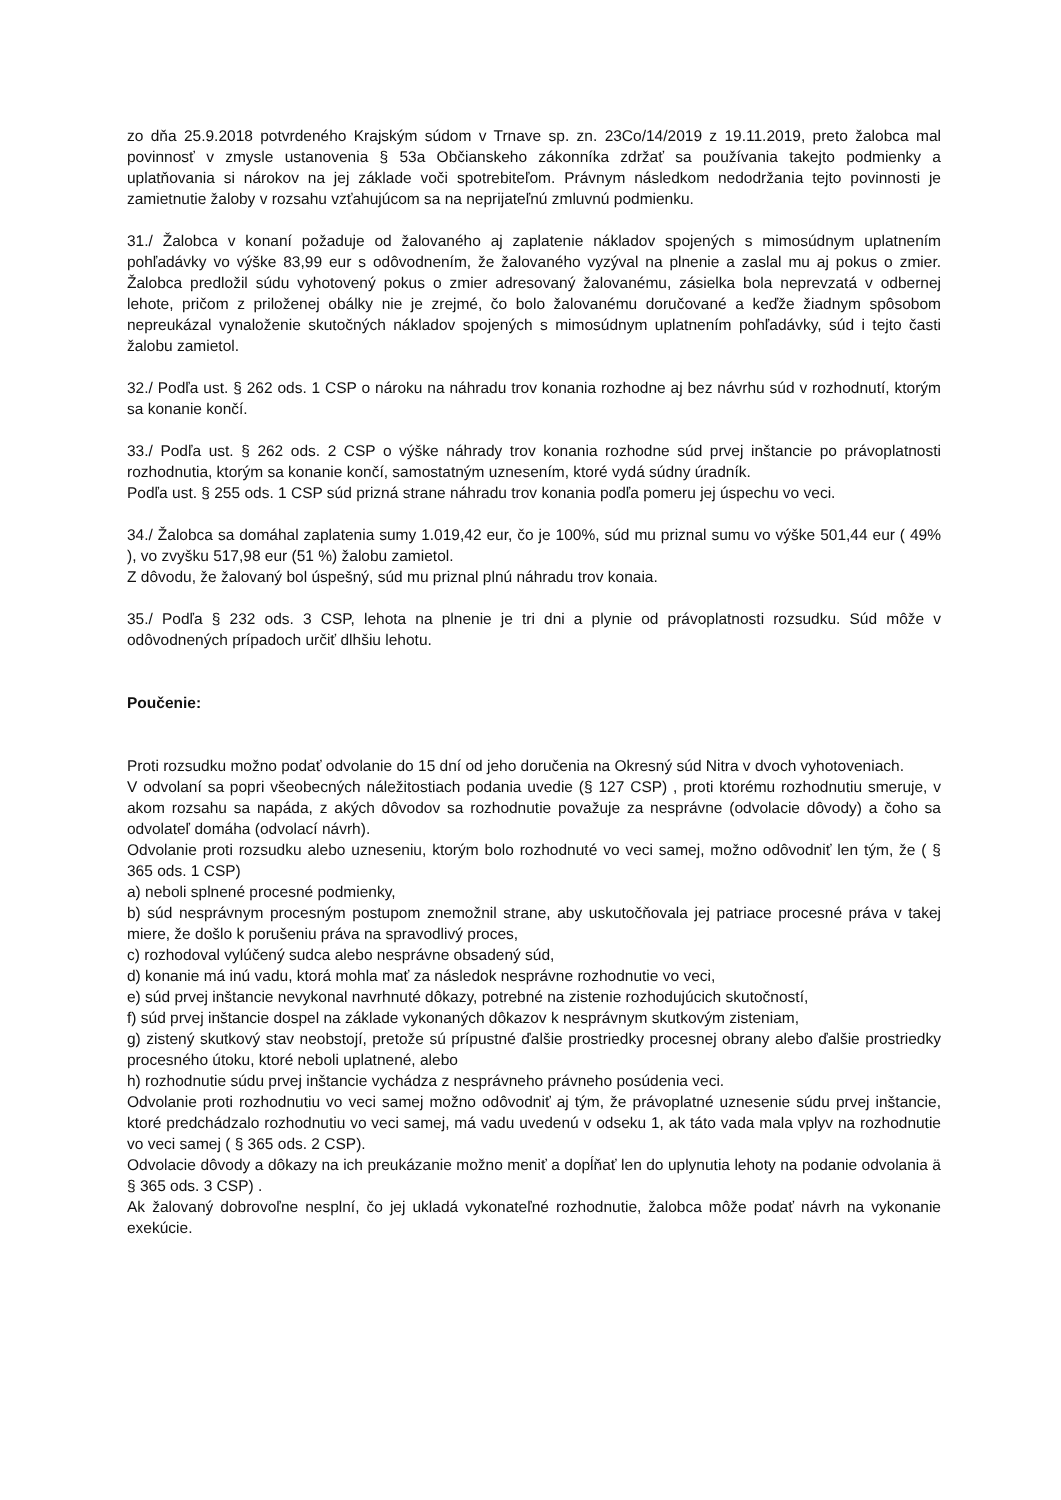zo dňa 25.9.2018 potvrdeného Krajským súdom v Trnave sp. zn. 23Co/14/2019 z 19.11.2019, preto žalobca mal povinnosť v zmysle ustanovenia § 53a Občianskeho zákonníka zdržať sa používania takejto podmienky a uplatňovania si nárokov na jej základe voči spotrebiteľom. Právnym následkom nedodržania tejto povinnosti je zamietnutie žaloby v rozsahu vzťahujúcom sa na neprijateľnú zmluvnú podmienku.
31./ Žalobca v konaní požaduje od žalovaného aj zaplatenie nákladov spojených s mimosúdnym uplatnením pohľadávky vo výške 83,99 eur s odôvodnením, že žalovaného vyzýval na plnenie a zaslal mu aj pokus o zmier. Žalobca predložil súdu vyhotovený pokus o zmier adresovaný žalovanému, zásielka bola neprevzatá v odbernej lehote, pričom z priloženej obálky nie je zrejmé, čo bolo žalovanému doručované a keďže žiadnym spôsobom nepreukázal vynaloženie skutočných nákladov spojených s mimosúdnym uplatnením pohľadávky, súd i tejto časti žalobu zamietol.
32./ Podľa ust. § 262 ods. 1 CSP o nároku na náhradu trov konania rozhodne aj bez návrhu súd v rozhodnutí, ktorým sa konanie končí.
33./ Podľa ust. § 262 ods. 2 CSP o výške náhrady trov konania rozhodne súd prvej inštancie po právoplatnosti rozhodnutia, ktorým sa konanie končí, samostatným uznesením, ktoré vydá súdny úradník.
Podľa ust. § 255 ods. 1 CSP súd prizná strane náhradu trov konania podľa pomeru jej úspechu vo veci.
34./ Žalobca sa domáhal zaplatenia sumy 1.019,42 eur, čo je 100%, súd mu priznal sumu vo výške 501,44 eur ( 49% ), vo zvyšku 517,98 eur (51 %) žalobu zamietol.
Z dôvodu, že žalovaný bol úspešný, súd mu priznal plnú náhradu trov konaia.
35./ Podľa § 232 ods. 3 CSP, lehota na plnenie je tri dni a plynie od právoplatnosti rozsudku. Súd môže v odôvodnených prípadoch určiť dlhšiu lehotu.
Poučenie:
Proti rozsudku možno podať odvolanie do 15 dní od jeho doručenia na Okresný súd Nitra v dvoch vyhotoveniach.
V odvolaní sa popri všeobecných náležitostiach podania uvedie (§ 127 CSP) , proti ktorému rozhodnutiu smeruje, v akom rozsahu sa napáda, z akých dôvodov sa rozhodnutie považuje za nesprávne (odvolacie dôvody) a čoho sa odvolateľ domáha (odvolací návrh).
Odvolanie proti rozsudku alebo uzneseniu, ktorým bolo rozhodnuté vo veci samej, možno odôvodniť len tým, že ( § 365 ods. 1 CSP)
a) neboli splnené procesné podmienky,
b) súd nesprávnym procesným postupom znemožnil strane, aby uskutočňovala jej patriace procesné práva v takej miere, že došlo k porušeniu práva na spravodlivý proces,
c) rozhodoval vylúčený sudca alebo nesprávne obsadený súd,
d) konanie má inú vadu, ktorá mohla mať za následok nesprávne rozhodnutie vo veci,
e) súd prvej inštancie nevykonal navrhnuté dôkazy, potrebné na zistenie rozhodujúcich skutočností,
f) súd prvej inštancie dospel na základe vykonaných dôkazov k nesprávnym skutkovým zisteniam,
g) zistený skutkový stav neobstojí, pretože sú prípustné ďalšie prostriedky procesnej obrany alebo ďalšie prostriedky procesného útoku, ktoré neboli uplatnené, alebo
h) rozhodnutie súdu prvej inštancie vychádza z nesprávneho právneho posúdenia veci.
Odvolanie proti rozhodnutiu vo veci samej možno odôvodniť aj tým, že právoplatné uznesenie súdu prvej inštancie, ktoré predchádzalo rozhodnutiu vo veci samej, má vadu uvedenú v odseku 1, ak táto vada mala vplyv na rozhodnutie vo veci samej ( § 365 ods. 2 CSP).
Odvolacie dôvody a dôkazy na ich preukázanie možno meniť a dopĺňať len do uplynutia lehoty na podanie odvolania ä § 365 ods. 3 CSP) .
Ak žalovaný dobrovoľne nesplní, čo jej ukladá vykonateľné rozhodnutie, žalobca môže podať návrh na vykonanie exekúcie.